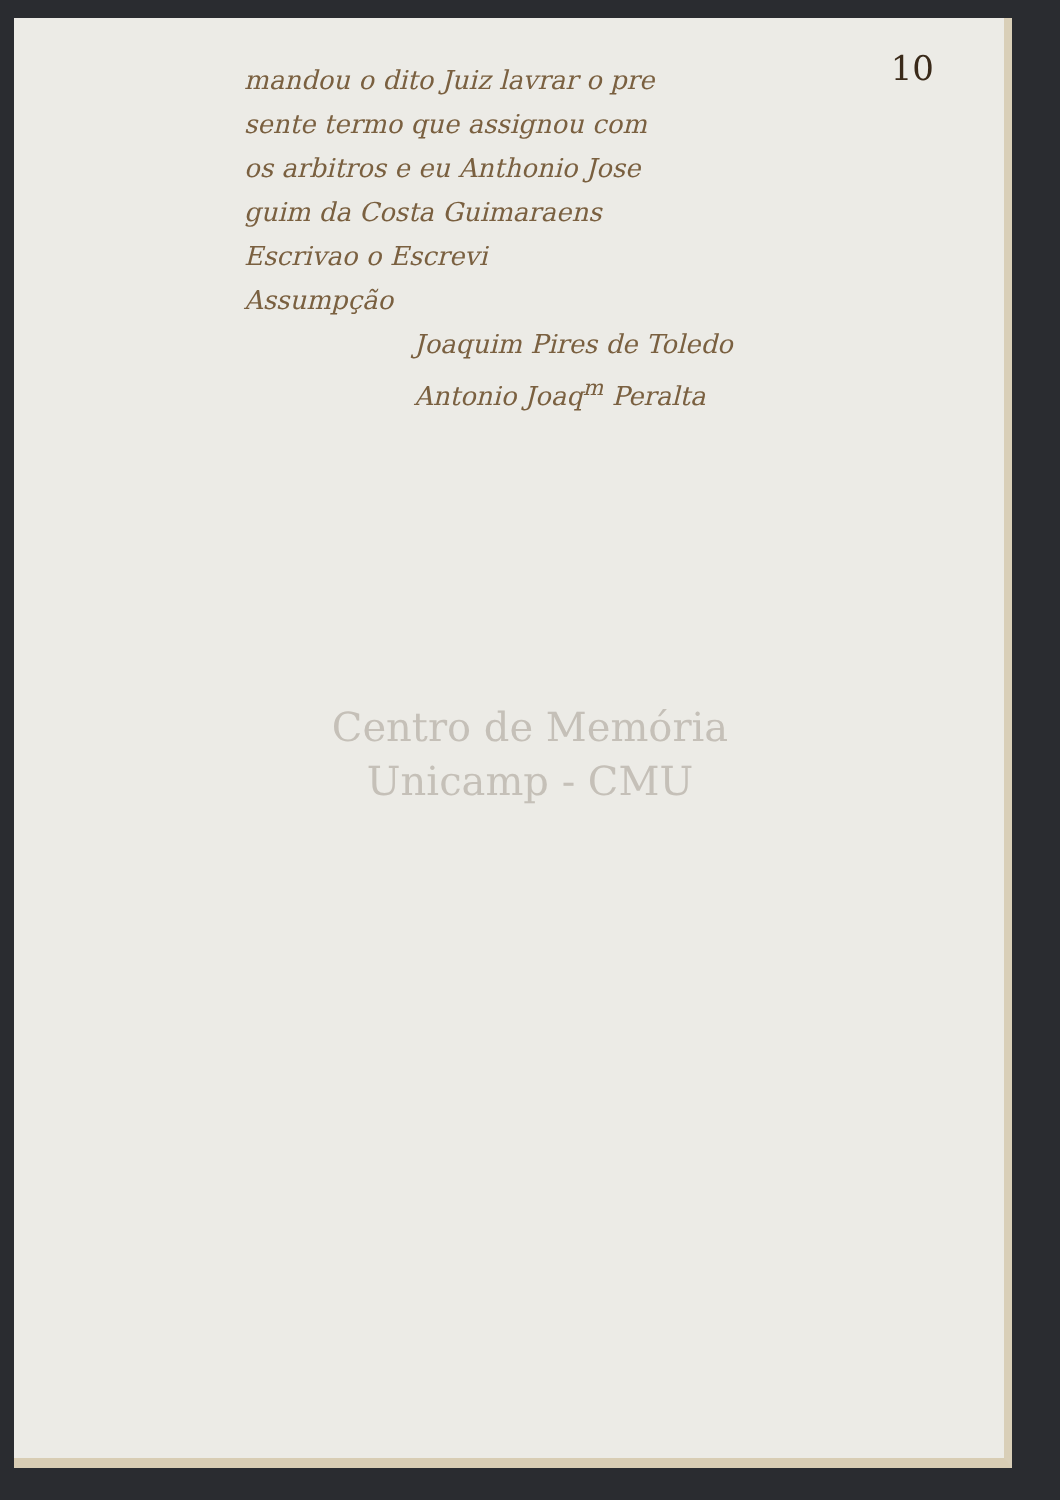10
mandou o dito Juiz lavrar o pre
sente termo que assignou com
os arbitros e eu Anthonio Jose
guim da Costa Guimaraens
Escrivao o Escrevi
Assumpção
Joaquim Pires de Toledo
Antonio Joaq<sup>m</sup> Peralta
Centro de Memória
Unicamp - CMU